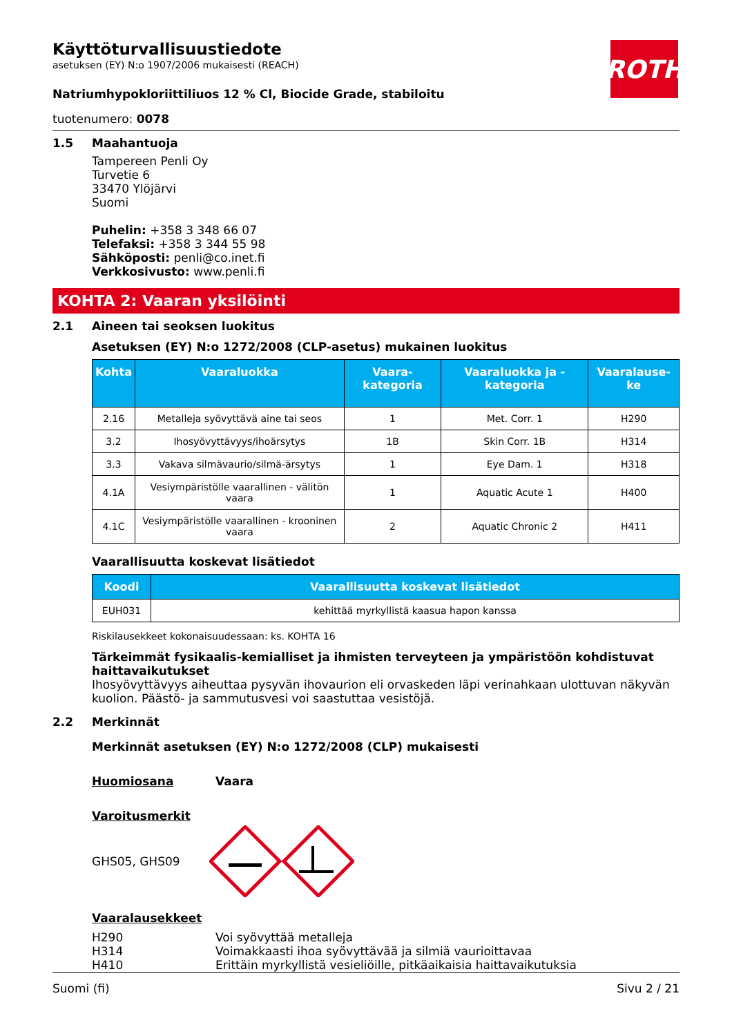ROTH
Käyttöturvallisuustiedote
asetuksen (EY) N:o 1907/2006 mukaisesti (REACH)
Natriumhypokloriittiliuos 12 % Cl, Biocide Grade, stabiloitu
tuotenumero: 0078
1.5 Maahantuoja
Tampereen Penli Oy
Turvetie 6
33470 Ylöjärvi
Suomi
Puhelin: +358 3 348 66 07
Telefaksi: +358 3 344 55 98
Sähköposti: penli@co.inet.fi
Verkkosivusto: www.penli.fi
KOHTA 2: Vaaran yksilöinti
2.1 Aineen tai seoksen luokitus
Asetuksen (EY) N:o 1272/2008 (CLP-asetus) mukainen luokitus
| Kohta | Vaaraluokka | Vaara-kategoria | Vaaraluokka ja -kategoria | Vaaralause-ke |
| --- | --- | --- | --- | --- |
| 2.16 | Metalleja syövyttävä aine tai seos | 1 | Met. Corr. 1 | H290 |
| 3.2 | Ihosyövyttävyys/ihoärsytys | 1B | Skin Corr. 1B | H314 |
| 3.3 | Vakava silmävaurio/silmä-ärsytys | 1 | Eye Dam. 1 | H318 |
| 4.1A | Vesiympäristölle vaarallinen - välitön vaara | 1 | Aquatic Acute 1 | H400 |
| 4.1C | Vesiympäristölle vaarallinen - krooninen vaara | 2 | Aquatic Chronic 2 | H411 |
Vaarallisuutta koskevat lisätiedot
| Koodi | Vaarallisuutta koskevat lisätiedot |
| --- | --- |
| EUH031 | kehittää myrkyllistä kaasua hapon kanssa |
Riskilausekkeet kokonaisuudessaan: ks. KOHTA 16
Tärkeimmät fysikaalis-kemialliset ja ihmisten terveyteen ja ympäristöön kohdistuvat haittavaikutukset
Ihosyövyttävyys aiheuttaa pysyvän ihovaurion eli orvaskeden läpi verinahkaan ulottuvan näkyvän kuolion. Päästö- ja sammutusvesi voi saastuttaa vesistöjä.
2.2 Merkinnät
Merkinnät asetuksen (EY) N:o 1272/2008 (CLP) mukaisesti
Huomiosana Vaara
Varoitusmerkit
GHS05, GHS09
Vaaralausekkeet
H290 Voi syövyttää metalleja H314 Voimakkaasti ihoa syövyttävää ja silmiä vaurioittavaa H410 Erittäin myrkyllistä vesieliöille, pitkäaikaisia haittavaikutuksia
Suomi (fi) Sivu 2 / 21